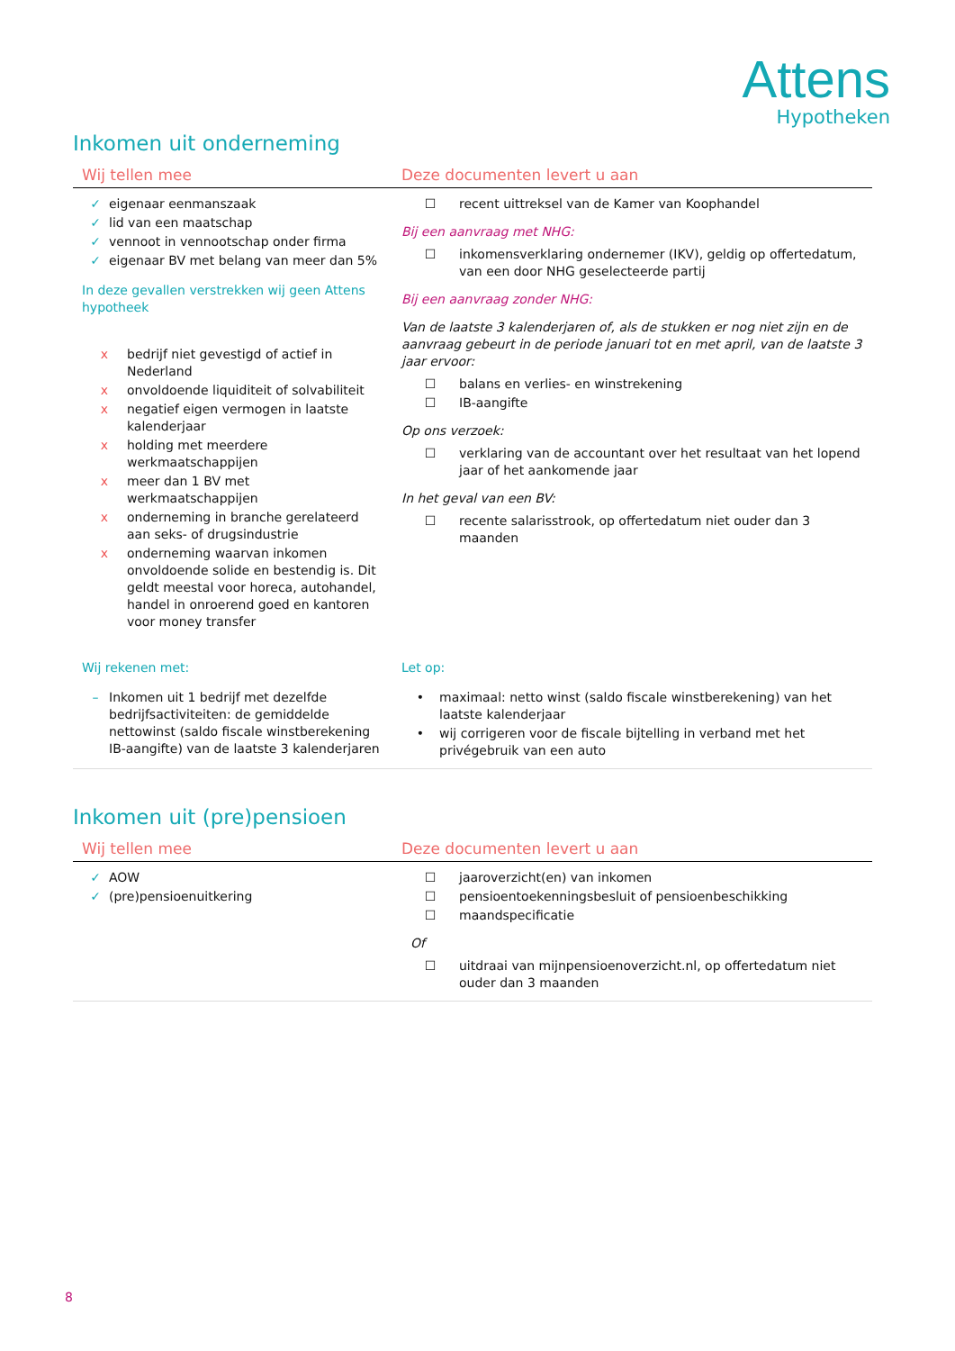Attens
Hypotheken
Inkomen uit onderneming
| Wij tellen mee | Deze documenten levert u aan |
| --- | --- |
| ✓ eigenaar eenmanszaak ✓ lid van een maatschap ✓ vennoot in vennootschap onder firma ✓ eigenaar BV met belang van meer dan 5% In deze gevallen verstrekken wij geen Attens hypotheek x bedrijf niet gevestigd of actief in Nederland x onvoldoende liquiditeit of solvabiliteit x negatief eigen vermogen in laatste kalenderjaar x holding met meerdere werkmaatschappijen x meer dan 1 BV met werkmaatschappijen x onderneming in branche gerelateerd aan seks- of drugsindustrie x onderneming waarvan inkomen onvoldoende solide en bestendig is. Dit geldt meestal voor horeca, autohandel, handel in onroerend goed en kantoren voor money transfer | ☐ recent uittreksel van de Kamer van Koophandel Bij een aanvraag met NHG: ☐ inkomensverklaring ondernemer (IKV), geldig op offertedatum, van een door NHG geselecteerde partij Bij een aanvraag zonder NHG: Van de laatste 3 kalenderjaren of, als de stukken er nog niet zijn en de aanvraag gebeurt in de periode januari tot en met april, van de laatste 3 jaar ervoor: ☐ balans en verlies- en winstrekening ☐ IB-aangifte Op ons verzoek: ☐ verklaring van de accountant over het resultaat van het lopend jaar of het aankomende jaar In het geval van een BV: ☐ recente salarisstrook, op offertedatum niet ouder dan 3 maanden |
| Wij rekenen met: – Inkomen uit 1 bedrijf met dezelfde bedrijfsactiviteiten: de gemiddelde nettowinst (saldo fiscale winstberekening IB-aangifte) van de laatste 3 kalenderjaren | Let op: • maximaal: netto winst (saldo fiscale winstberekening) van het laatste kalenderjaar • wij corrigeren voor de fiscale bijtelling in verband met het privégebruik van een auto |
Inkomen uit (pre)pensioen
| Wij tellen mee | Deze documenten levert u aan |
| --- | --- |
| ✓ AOW ✓ (pre)pensioenuitkering | ☐ jaaroverzicht(en) van inkomen ☐ pensioentoekenningsbesluit of pensioenbeschikking ☐ maandspecificatie Of ☐ uitdraai van mijnpensioenoverzicht.nl, op offertedatum niet ouder dan 3 maanden |
8